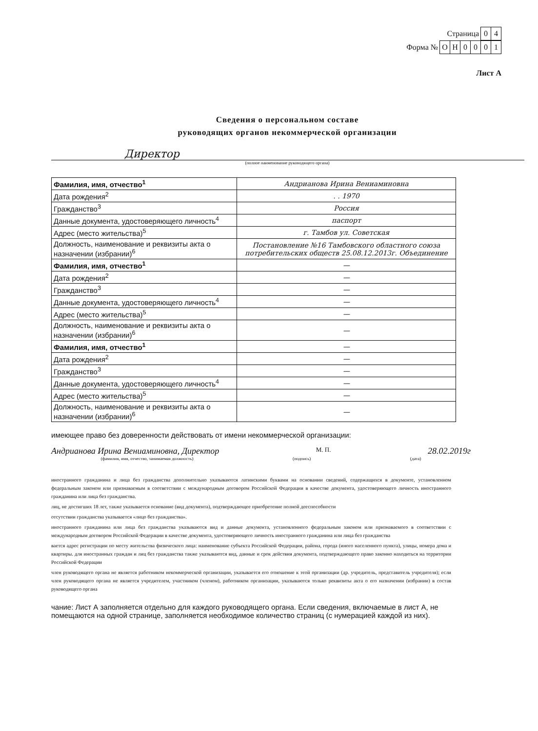Страница 0 4
Форма № ОН 0001
Лист А
Сведения о персональном составе
руководящих органов некоммерческой организации
Директор
(полное наименование руководящего органа)
| Фамилия, имя, отчество<sup>1</sup> | Андрианова Ирина Вениаминовна |
| Дата рождения<sup>2</sup> | . . 1970 |
| Гражданство<sup>3</sup> | Россия |
| Данные документа, удостоверяющего личность<sup>4</sup> | паспорт |
| Адрес (место жительства)<sup>5</sup> | г. Тамбов ул. Советская |
| Должность, наименование и реквизиты акта о назначении (избрании)<sup>6</sup> | Постановление №16 Тамбовского областного союза потребительских обществ 25.08.12.2013г. Объединение |
| Фамилия, имя, отчество<sup>1</sup> | — |
| Дата рождения<sup>2</sup> | — |
| Гражданство<sup>3</sup> | — |
| Данные документа, удостоверяющего личность<sup>4</sup> | — |
| Адрес (место жительства)<sup>5</sup> | — |
| Должность, наименование и реквизиты акта о назначении (избрании)<sup>6</sup> | — |
| Фамилия, имя, отчество<sup>1</sup> | — |
| Дата рождения<sup>2</sup> | — |
| Гражданство<sup>3</sup> | — |
| Данные документа, удостоверяющего личность<sup>4</sup> | — |
| Адрес (место жительства)<sup>5</sup> | — |
| Должность, наименование и реквизиты акта о назначении (избрании)<sup>6</sup> | — |
имеющее право без доверенности действовать от имени некоммерческой организации:
Андрианова Ирина Вениаминовна, Директор М. П. 28.02.2019г
(фамилия, имя, отчество, занимаемая должность) (подпись) (дата)
иностранного гражданина и лица без гражданства дополнительно указываются латинскими буквами на основании сведений, содержащихся в документе, установленном федеральным законом или признаваемым в соответствии с международным договором Российской Федерации в качестве документа, удостоверяющего личность иностранного гражданина или лица без гражданства.
лиц, не достигших 18 лет, также указывается основание (вид документа), подтверждающее приобретение полной дееспособности
отсутствии гражданства указывается «лицо без гражданства».
иностранного гражданина или лица без гражданства указываются вид и данные документа, установленного федеральным законом или признаваемого в соответствии с международным договором Российской Федерации в качестве документа, удостоверяющего личность иностранного гражданина или лица без гражданства
вается адрес регистрации по месту жительства физического лица: наименование субъекта Российской Федерации, района, города (иного населенного пункта), улицы, номера дома и квартиры. для иностранных граждан и лиц без гражданства также указываются вид, данные и срок действия документа, подтверждающего право законно находиться на территории Российской Федерации
член руководящего органа не является работником некоммерческой организации, указывается его отношение к этой организации (др. учредитель, представитель учредителя); если член руководящего органа не является учредителем, участником (членом), работником организации, указываются только реквизиты акта о его назначении (избрании) в состав руководящего органа
чание: Лист А заполняется отдельно для каждого руководящего органа. Если сведения, включаемые в лист А, не помещаются на одной странице, заполняется необходимое количество страниц (с нумерацией каждой из них).